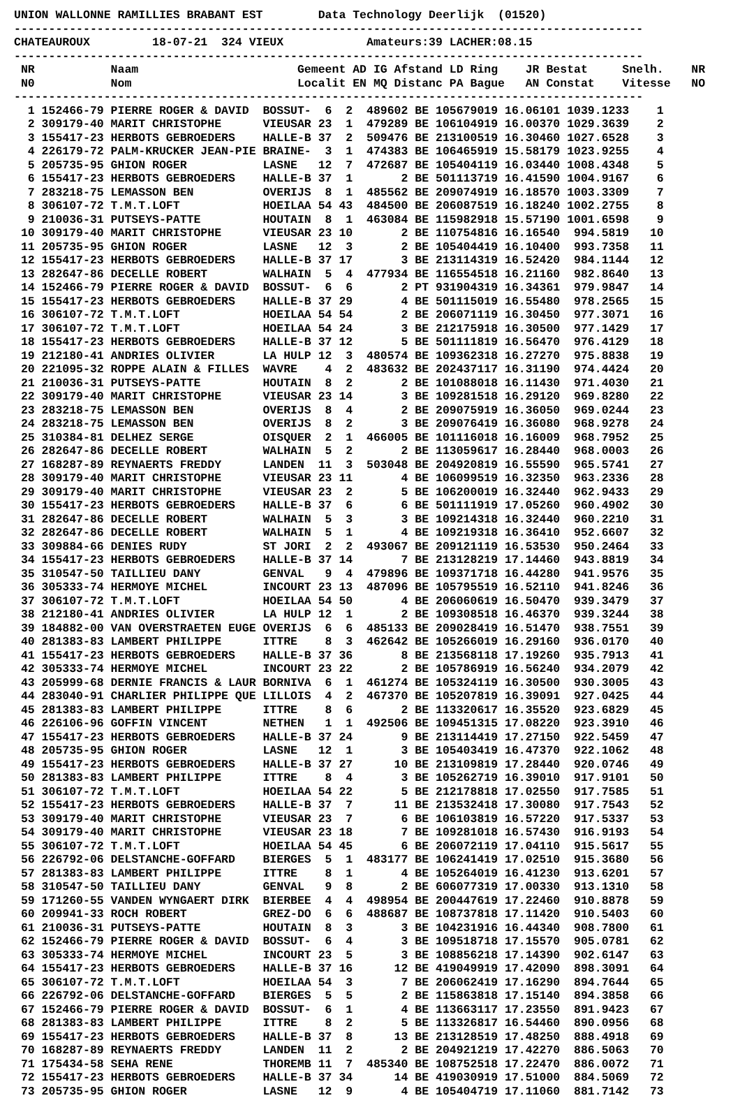UNION WALLONNE RAMILLIES BRABANT EST        Data Technology Deerlijk  (01520)
-------------------------------------------------------------------------------------------
CHATEAUROUX         18-07-21  324 VIEUX            Amateurs:39 LACHER:08.15
-------------------------------------------------------------------------------------------
 NR           Naam                       Gemeent AD IG Afstand LD Ring    JR Bestat     Snelh.    NR
 N0           Nom                        Localit EN MQ Distanc PA Bague   AN Constat    Vitesse   NO
-------------------------------------------------------------------------------------------
  1 152466-79 PIERRE ROGER & DAVID  BOSSUT-  6  2  489602 BE 105679019 16.06101 1039.1233    1
  2 309179-40 MARIT CHRISTOPHE      VIEUSAR 23  1  479289 BE 106104919 16.00370 1029.3639    2
  3 155417-23 HERBOTS GEBROEDERS    HALLE-B 37  2  509476 BE 213100519 16.30460 1027.6528    3
  4 226179-72 PALM-KRUCKER JEAN-PIE BRAINE-  3  1  474383 BE 106465919 15.58179 1023.9255    4
  5 205735-95 GHION ROGER           LASNE   12  7  472687 BE 105404119 16.03440 1008.4348    5
  6 155417-23 HERBOTS GEBROEDERS    HALLE-B 37  1       2 BE 501113719 16.41590 1004.9167    6
  7 283218-75 LEMASSON BEN          OVERIJS  8  1  485562 BE 209074919 16.18570 1003.3309    7
  8 306107-72 T.M.T.LOFT            HOEILAA 54 43  484500 BE 206087519 16.18240 1002.2755    8
  9 210036-31 PUTSEYS-PATTE         HOUTAIN  8  1  463084 BE 115982918 15.57190 1001.6598    9
 10 309179-40 MARIT CHRISTOPHE      VIEUSAR 23 10       2 BE 110754816 16.16540  994.5819   10
 11 205735-95 GHION ROGER           LASNE   12  3       2 BE 105404419 16.10400  993.7358   11
 12 155417-23 HERBOTS GEBROEDERS    HALLE-B 37 17       3 BE 213114319 16.52420  984.1144   12
 13 282647-86 DECELLE ROBERT        WALHAIN  5  4  477934 BE 116554518 16.21160  982.8640   13
 14 152466-79 PIERRE ROGER & DAVID  BOSSUT-  6  6       2 PT 931904319 16.34361  979.9847   14
 15 155417-23 HERBOTS GEBROEDERS    HALLE-B 37 29       4 BE 501115019 16.55480  978.2565   15
 16 306107-72 T.M.T.LOFT            HOEILAA 54 54       2 BE 206071119 16.30450  977.3071   16
 17 306107-72 T.M.T.LOFT            HOEILAA 54 24       3 BE 212175918 16.30500  977.1429   17
 18 155417-23 HERBOTS GEBROEDERS    HALLE-B 37 12       5 BE 501111819 16.56470  976.4129   18
 19 212180-41 ANDRIES OLIVIER       LA HULP 12  3  480574 BE 109362318 16.27270  975.8838   19
 20 221095-32 ROPPE ALAIN & FILLES  WAVRE    4  2  483632 BE 202437117 16.31190  974.4424   20
 21 210036-31 PUTSEYS-PATTE         HOUTAIN  8  2       2 BE 101088018 16.11430  971.4030   21
 22 309179-40 MARIT CHRISTOPHE      VIEUSAR 23 14       3 BE 109281518 16.29120  969.8280   22
 23 283218-75 LEMASSON BEN          OVERIJS  8  4       2 BE 209075919 16.36050  969.0244   23
 24 283218-75 LEMASSON BEN          OVERIJS  8  2       3 BE 209076419 16.36080  968.9278   24
 25 310384-81 DELHEZ SERGE          OISQUER  2  1  466005 BE 101116018 16.16009  968.7952   25
 26 282647-86 DECELLE ROBERT        WALHAIN  5  2       2 BE 113059617 16.28440  968.0003   26
 27 168287-89 REYNAERTS FREDDY      LANDEN  11  3  503048 BE 204920819 16.55590  965.5741   27
 28 309179-40 MARIT CHRISTOPHE      VIEUSAR 23 11       4 BE 106099519 16.32350  963.2336   28
 29 309179-40 MARIT CHRISTOPHE      VIEUSAR 23  2       5 BE 106200019 16.32440  962.9433   29
 30 155417-23 HERBOTS GEBROEDERS    HALLE-B 37  6       6 BE 501111919 17.05260  960.4902   30
 31 282647-86 DECELLE ROBERT        WALHAIN  5  3       3 BE 109214318 16.32440  960.2210   31
 32 282647-86 DECELLE ROBERT        WALHAIN  5  1       4 BE 109219318 16.36410  952.6607   32
 33 309884-66 DENIES RUDY           ST JORI  2  2  493067 BE 209121119 16.53530  950.2464   33
 34 155417-23 HERBOTS GEBROEDERS    HALLE-B 37 14       7 BE 213128219 17.14460  943.8819   34
 35 310547-50 TAILLIEU DANY         GENVAL   9  4  479896 BE 109371718 16.44280  941.9576   35
 36 305333-74 HERMOYE MICHEL        INCOURT 23 13  487096 BE 105795519 16.52110  941.8246   36
 37 306107-72 T.M.T.LOFT            HOEILAA 54 50       4 BE 206060619 16.50470  939.3479   37
 38 212180-41 ANDRIES OLIVIER       LA HULP 12  1       2 BE 109308518 16.46370  939.3244   38
 39 184882-00 VAN OVERSTRAETEN EUGE OVERIJS  6  6  485133 BE 209028419 16.51470  938.7551   39
 40 281383-83 LAMBERT PHILIPPE      ITTRE    8  3  462642 BE 105266019 16.29160  936.0170   40
 41 155417-23 HERBOTS GEBROEDERS    HALLE-B 37 36       8 BE 213568118 17.19260  935.7913   41
 42 305333-74 HERMOYE MICHEL        INCOURT 23 22       2 BE 105786919 16.56240  934.2079   42
 43 205999-68 DERNIE FRANCIS & LAUR BORNIVA  6  1  461274 BE 105324119 16.30500  930.3005   43
 44 283040-91 CHARLIER PHILIPPE QUE LILLOIS  4  2  467370 BE 105207819 16.39091  927.0425   44
 45 281383-83 LAMBERT PHILIPPE      ITTRE    8  6       2 BE 113320617 16.35520  923.6829   45
 46 226106-96 GOFFIN VINCENT        NETHEN   1  1  492506 BE 109451315 17.08220  923.3910   46
 47 155417-23 HERBOTS GEBROEDERS    HALLE-B 37 24       9 BE 213114419 17.27150  922.5459   47
 48 205735-95 GHION ROGER           LASNE   12  1       3 BE 105403419 16.47370  922.1062   48
 49 155417-23 HERBOTS GEBROEDERS    HALLE-B 37 27      10 BE 213109819 17.28440  920.0746   49
 50 281383-83 LAMBERT PHILIPPE      ITTRE    8  4       3 BE 105262719 16.39010  917.9101   50
 51 306107-72 T.M.T.LOFT            HOEILAA 54 22       5 BE 212178818 17.02550  917.7585   51
 52 155417-23 HERBOTS GEBROEDERS    HALLE-B 37  7      11 BE 213532418 17.30080  917.7543   52
 53 309179-40 MARIT CHRISTOPHE      VIEUSAR 23  7       6 BE 106103819 16.57220  917.5337   53
 54 309179-40 MARIT CHRISTOPHE      VIEUSAR 23 18       7 BE 109281018 16.57430  916.9193   54
 55 306107-72 T.M.T.LOFT            HOEILAA 54 45       6 BE 206072119 17.04110  915.5617   55
 56 226792-06 DELSTANCHE-GOFFARD    BIERGES  5  1  483177 BE 106241419 17.02510  915.3680   56
 57 281383-83 LAMBERT PHILIPPE      ITTRE    8  1       4 BE 105264019 16.41230  913.6201   57
 58 310547-50 TAILLIEU DANY         GENVAL   9  8       2 BE 606077319 17.00330  913.1310   58
 59 171260-55 VANDEN WYNGAERT DIRK  BIERBEE  4  4  498954 BE 200447619 17.22460  910.8878   59
 60 209941-33 ROCH ROBERT           GREZ-DO  6  6  488687 BE 108737818 17.11420  910.5403   60
 61 210036-31 PUTSEYS-PATTE         HOUTAIN  8  3       3 BE 104231916 16.44340  908.7800   61
 62 152466-79 PIERRE ROGER & DAVID  BOSSUT-  6  4       3 BE 109518718 17.15570  905.0781   62
 63 305333-74 HERMOYE MICHEL        INCOURT 23  5       3 BE 108856218 17.14390  902.6147   63
 64 155417-23 HERBOTS GEBROEDERS    HALLE-B 37 16      12 BE 419049919 17.42090  898.3091   64
 65 306107-72 T.M.T.LOFT            HOEILAA 54  3       7 BE 206062419 17.16290  894.7644   65
 66 226792-06 DELSTANCHE-GOFFARD    BIERGES  5  5       2 BE 115863818 17.15140  894.3858   66
 67 152466-79 PIERRE ROGER & DAVID  BOSSUT-  6  1       4 BE 113663117 17.23550  891.9423   67
 68 281383-83 LAMBERT PHILIPPE      ITTRE    8  2       5 BE 113326817 16.54460  890.0956   68
 69 155417-23 HERBOTS GEBROEDERS    HALLE-B 37  8      13 BE 213128519 17.48250  888.4918   69
 70 168287-89 REYNAERTS FREDDY      LANDEN  11  2       2 BE 204921219 17.42270  886.5063   70
 71 175434-58 SEHA RENE             THOREMB 11  7  485340 BE 108752518 17.22470  886.0072   71
 72 155417-23 HERBOTS GEBROEDERS    HALLE-B 37 34      14 BE 419030919 17.51000  884.5069   72
 73 205735-95 GHION ROGER           LASNE   12  9       4 BE 105404719 17.11060  881.7142   73